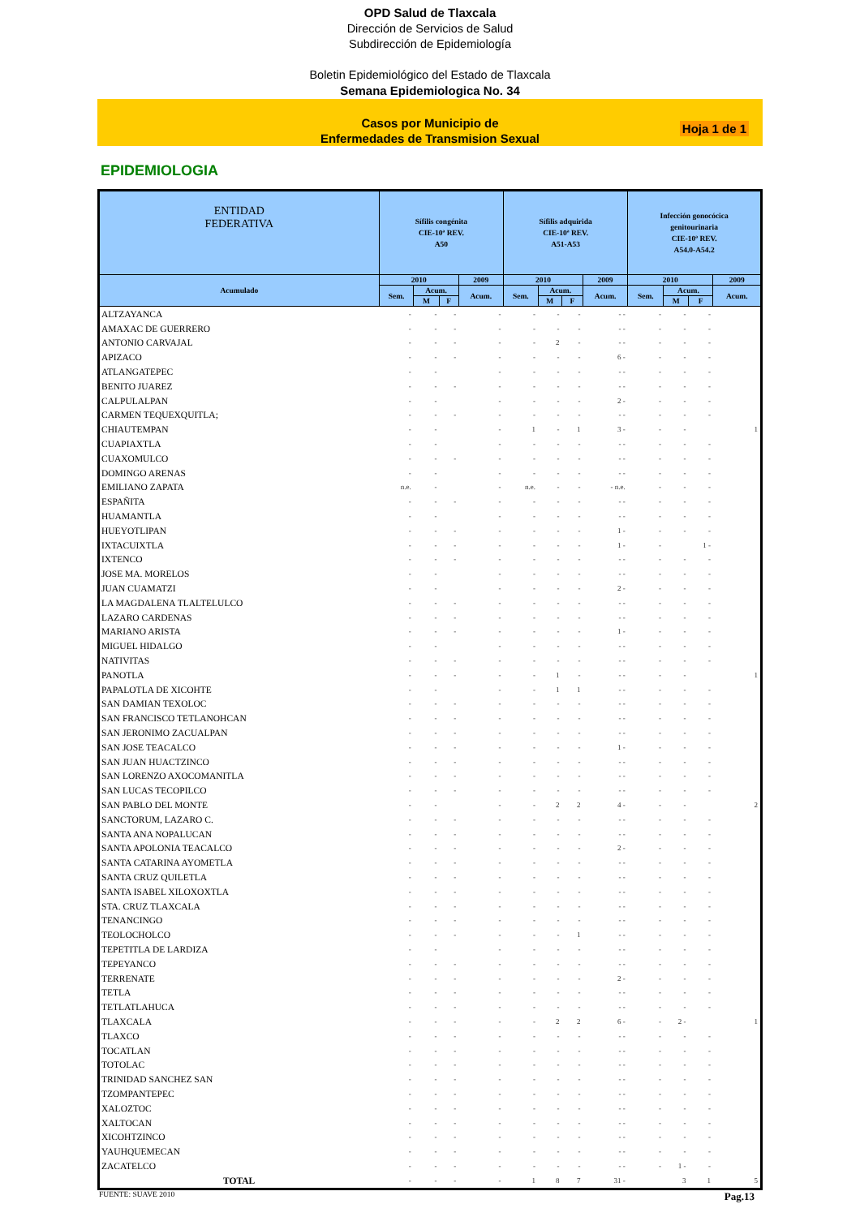OPD Salud de Tlaxcala
Dirección de Servicios de Salud
Subdirección de Epidemiología
Boletin Epidemiológico del Estado de Tlaxcala
Semana Epidemiologica No. 34
Casos por Municipio de
Enfermedades de Transmision Sexual
Hoja 1 de 1
EPIDEMIOLOGIA
| ENTIDAD FEDERATIVA | Sífilis congénita CIE-10ª REV. A50 | | | | Sífilis adquirida CIE-10ª REV. A51-A53 | | | | Infección gonocócica genitourinaria CIE-10ª REV. A54.0-A54.2 | | | |
| --- | --- | --- | --- | --- | --- | --- | --- | --- | --- | --- | --- | --- |
| Acumulado | 2010 | | | 2009 | 2010 | | | 2009 | 2010 | | | 2009 |
| | Sem. | Acum. | | Acum. | Sem. | Acum. | | Acum. | Sem. | Acum. | | Acum. |
| | | M | F | | | M | F | | | M | F | |
| ALTZAYANCA | - | - | - | - | - | - | - | - - | - | - | - | |
| AMAXAC DE GUERRERO | - | - | - | - | - | - | - | - - | - | - | - | |
| ANTONIO CARVAJAL | - | - | - | - | - | 2 | - | - - | - | - | - | |
| APIZACO | - | - | - | - | - | - | - | 6 - | - | - | - | |
| ATLANGATEPEC | - | - | | - | - | - | - | - - | - | - | - | |
| BENITO JUAREZ | - | - | - | - | - | - | - | - - | - | - | - | |
| CALPULALPAN | - | - | | - | - | - | - | 2 - | - | - | - | |
| CARMEN TEQUEXQUITLA; | - | - | - | - | - | - | - | - - | - | - | - | |
| CHIAUTEMPAN | - | - | | - | 1 | - | 1 | 3 - | - | - | | 1 |
| CUAPIAXTLA | - | - | | - | - | - | - | - - | - | - | - | |
| CUAXOMULCO | - | - | - | - | - | - | - | - - | - | - | - | |
| DOMINGO ARENAS | - | - | | - | - | - | - | - - | - | - | - | |
| EMILIANO ZAPATA | n.e. | - | | - | n.e. | - | - | - n.e. | - | - | - | |
| ESPAÑITA | - | - | - | - | - | - | - | - - | - | - | - | |
| HUAMANTLA | - | - | | - | - | - | - | - - | - | - | - | |
| HUEYOTLIPAN | - | - | - | - | - | - | - | 1 - | - | - | - | |
| IXTACUIXTLA | - | - | - | - | - | - | - | 1 - | - | | 1 - | |
| IXTENCO | - | - | - | - | - | - | - | - - | - | - | - | |
| JOSE MA. MORELOS | - | - | | - | - | - | - | - - | - | - | - | |
| JUAN CUAMATZI | - | - | | - | - | - | - | 2 - | - | - | - | |
| LA MAGDALENA TLALTELULCO | - | - | - | - | - | - | - | - - | - | - | - | |
| LAZARO CARDENAS | - | - | - | - | - | - | - | - - | - | - | - | |
| MARIANO ARISTA | - | - | - | - | - | - | - | 1 - | - | - | - | |
| MIGUEL HIDALGO | - | - | | - | - | - | - | - - | - | - | - | |
| NATIVITAS | - | - | - | - | - | - | - | - - | - | - | - | |
| PANOTLA | - | - | - | - | - | 1 | - | - - | - | - | | 1 |
| PAPALOTLA DE XICOHTE | - | - | | - | - | 1 | 1 | - - | - | - | - | |
| SAN DAMIAN TEXOLOC | - | - | - | - | - | - | - | - - | - | - | - | |
| SAN FRANCISCO TETLANOHCAN | - | - | - | - | - | - | - | - - | - | - | - | |
| SAN JERONIMO ZACUALPAN | - | - | - | - | - | - | - | - - | - | - | - | |
| SAN JOSE TEACALCO | - | - | - | - | - | - | - | 1 - | - | - | - | |
| SAN JUAN HUACTZINCO | - | - | - | - | - | - | - | - - | - | - | - | |
| SAN LORENZO AXOCOMANITLA | - | - | - | - | - | - | - | - - | - | - | - | |
| SAN LUCAS TECOPILCO | - | - | - | - | - | - | - | - - | - | - | - | |
| SAN PABLO DEL MONTE | - | - | | - | - | 2 | 2 | 4 - | - | - | | 2 |
| SANCTORUM, LAZARO C. | - | - | - | - | - | - | - | - - | - | - | - | |
| SANTA ANA NOPALUCAN | - | - | - | - | - | - | - | - - | - | - | - | |
| SANTA APOLONIA TEACALCO | - | - | - | - | - | - | - | 2 - | - | - | - | |
| SANTA CATARINA AYOMETLA | - | - | - | - | - | - | - | - - | - | - | - | |
| SANTA CRUZ QUILETLA | - | - | - | - | - | - | - | - - | - | - | - | |
| SANTA ISABEL XILOXOXTLA | - | - | - | - | - | - | - | - - | - | - | - | |
| STA. CRUZ TLAXCALA | - | - | - | - | - | - | - | - - | - | - | - | |
| TENANCINGO | - | - | - | - | - | - | - | - - | - | - | - | |
| TEOLOCHOLCO | - | - | - | - | - | - | 1 | - - | - | - | - | |
| TEPETITLA DE LARDIZA | - | - | | - | - | - | - | - - | - | - | - | |
| TEPEYANCO | - | - | - | - | - | - | - | - - | - | - | - | |
| TERRENATE | - | - | - | - | - | - | - | 2 - | - | - | - | |
| TETLA | - | - | - | - | - | - | - | - - | - | - | - | |
| TETLATLAHUCA | - | - | - | - | - | - | - | - - | - | - | - | |
| TLAXCALA | - | - | - | - | - | 2 | 2 | 6 - | - | 2 - | | 1 |
| TLAXCO | - | - | - | - | - | - | - | - - | - | - | - | |
| TOCATLAN | - | - | - | - | - | - | - | - - | - | - | - | |
| TOTOLAC | - | - | - | - | - | - | - | - - | - | - | - | |
| TRINIDAD SANCHEZ SAN | - | - | - | - | - | - | - | - - | - | - | - | |
| TZOMPANTEPEC | - | - | - | - | - | - | - | - - | - | - | - | |
| XALOZTOC | - | - | - | - | - | - | - | - - | - | - | - | |
| XALTOCAN | - | - | - | - | - | - | - | - - | - | - | - | |
| XICOHTZINCO | - | - | - | - | - | - | - | - - | - | - | - | |
| YAUHQUEMECAN | - | - | - | - | - | - | - | - - | - | - | - | |
| ZACATELCO | - | - | - | - | - | - | - | - - | - | 1 - | - | |
| TOTAL | - | - | - | - | 1 | 8 | 7 | 31 - | | 3 | 1 | 5 |
FUENTE: SUAVE 2010 Pag.13